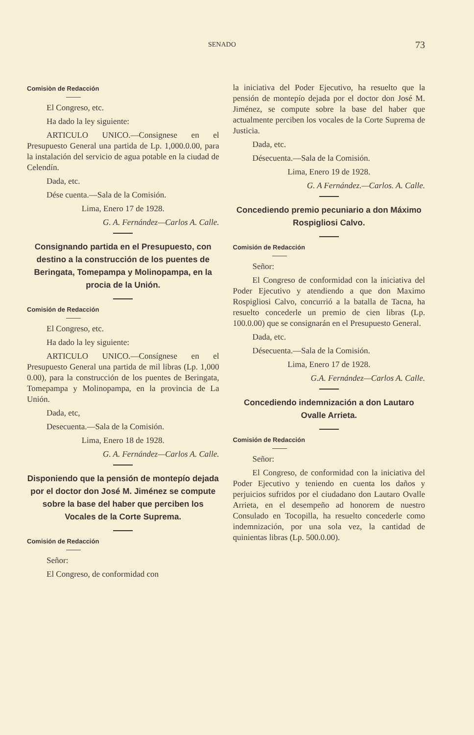SENADO 73
Comisiòn de Redacción
El Congreso, etc.
Ha dado la ley siguiente:
ARTICULO UNICO.—Consignese en el Presupuesto General una partida de Lp. 1,000.0.00, para la instalación del servicio de agua potable en la ciudad de Celendín.
Dada, etc.
Dése cuenta.—Sala de la Comisión.
Lima, Enero 17 de 1928.
G. A. Fernández—Carlos A. Calle.
Consignando partida en el Presupuesto, con destino a la construcción de los puentes de Beringata, Tomepampa y Molinopampa, en la procia de la Unión.
Comisión de Redacción
El Congreso, etc.
Ha dado la ley siguiente:
ARTICULO UNICO.—Consígnese en el Presupuesto General una partida de mil libras (Lp. 1,000 0.00), para la construcción de los puentes de Beringata, Tomepampa y Molinopampa, en la provincia de La Unión.
Dada, etc,
Desecuenta.—Sala de la Comisión.
Lima, Enero 18 de 1928.
G. A. Fernández—Carlos A. Calle.
Disponiendo que la pensión de montepío dejada por el doctor don José M. Jiménez se compute sobre la base del haber que perciben los Vocales de la Corte Suprema.
Comisión de Redacción
Señor:
El Congreso, de conformidad con
la iniciativa del Poder Ejecutivo, ha resuelto que la pensión de montepío dejada por el doctor don José M. Jiménez, se compute sobre la base del haber que actualmente perciben los vocales de la Corte Suprema de Justicia.
Dada, etc.
Désecuenta.—Sala de la Comisión.
Lima, Enero 19 de 1928.
G. A Fernández.—Carlos. A. Calle.
Concediendo premio pecuniario a don Máximo Rospigliosi Calvo.
Comisión de Redacción
Señor:
El Congreso de conformidad con la iniciativa del Poder Ejecutivo y atendiendo a que don Maximo Rospigliosi Calvo, concurrió a la batalla de Tacna, ha resuelto concederle un premio de cien libras (Lp. 100.0.00) que se consignarán en el Presupuesto General.
Dada, etc.
Désecuenta.—Sala de la Comisión.
Lima, Enero 17 de 1928.
G.A. Fernández—Carlos A. Calle.
Concediendo indemnización a don Lautaro Ovalle Arrieta.
Comisión de Redacción
Señor:
El Congreso, de conformidad con la iniciativa del Poder Ejecutivo y teniendo en cuenta los daños y perjuicios sufridos por el ciudadano don Lautaro Ovalle Arrieta, en el desempeño ad honorem de nuestro Consulado en Tocopilla, ha resuelto concederle como indemnización, por una sola vez, la cantidad de quinientas libras (Lp. 500.0.00).